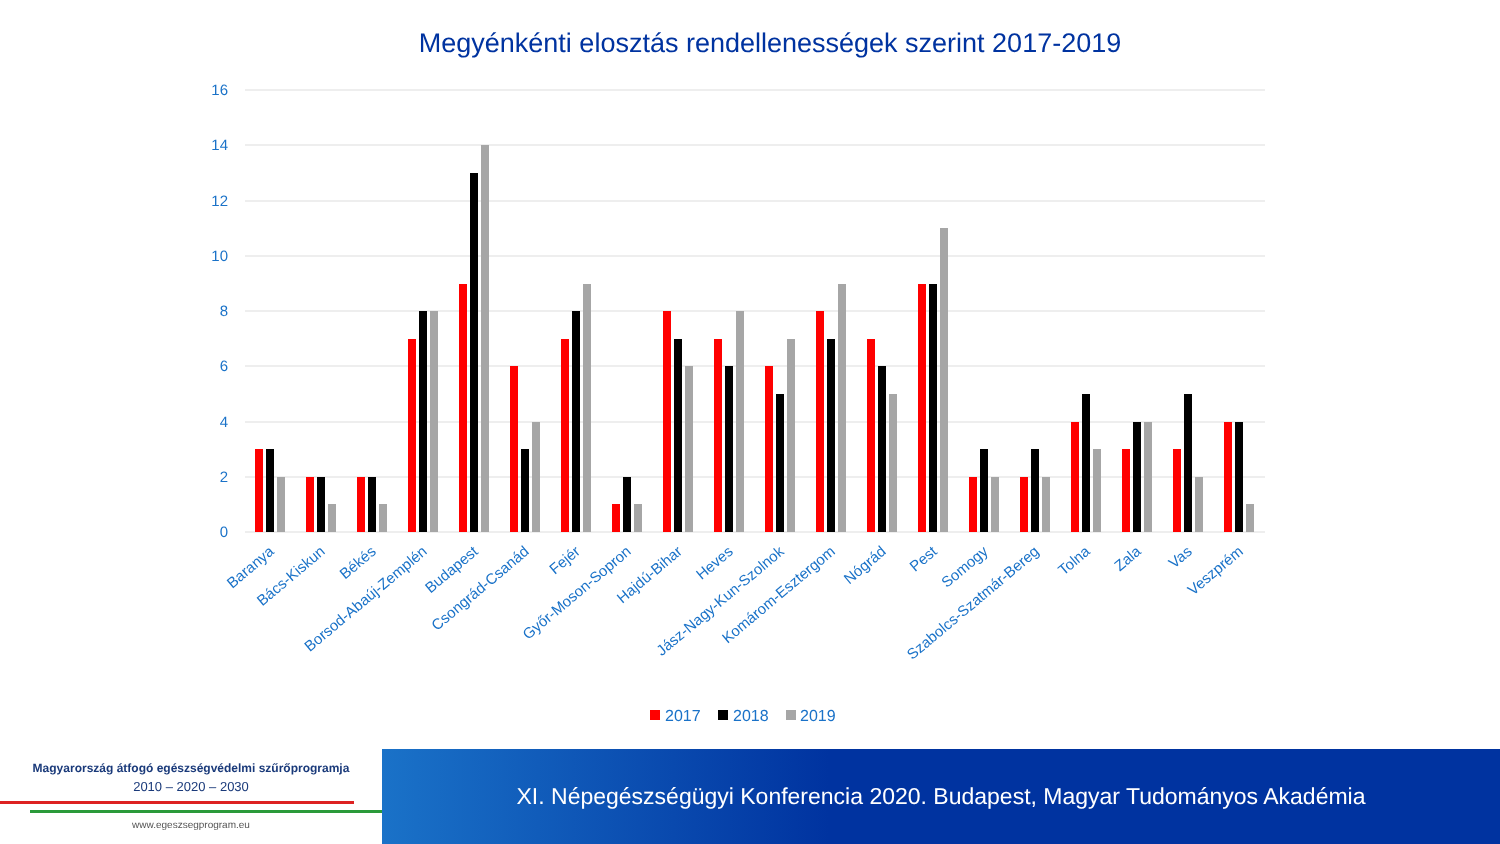Megyénkénti elosztás rendellenességek szerint 2017-2019
16
14
12
10
8
6
4
2
0
Baranya
Bács-Kiskun
Békés
Borsod-Abaúj-Zemplén
Budapest
Csongrád-Csanád
Fejér
Győr-Moson-Sopron
Hajdú-Bihar
Heves
Jász-Nagy-Kun-Szolnok
Komárom-Esztergom
Nógrád
Pest
Somogy
Szabolcs-Szatmár-Bereg
Tolna
Zala
Vas
Veszprém
2017
2018
2019
Magyarország átfogó egészségvédelmi szűrőprogramja
2010 – 2020 – 2030
www.egeszsegprogram.eu
XI. Népegészségügyi Konferencia 2020. Budapest, Magyar Tudományos Akadémia